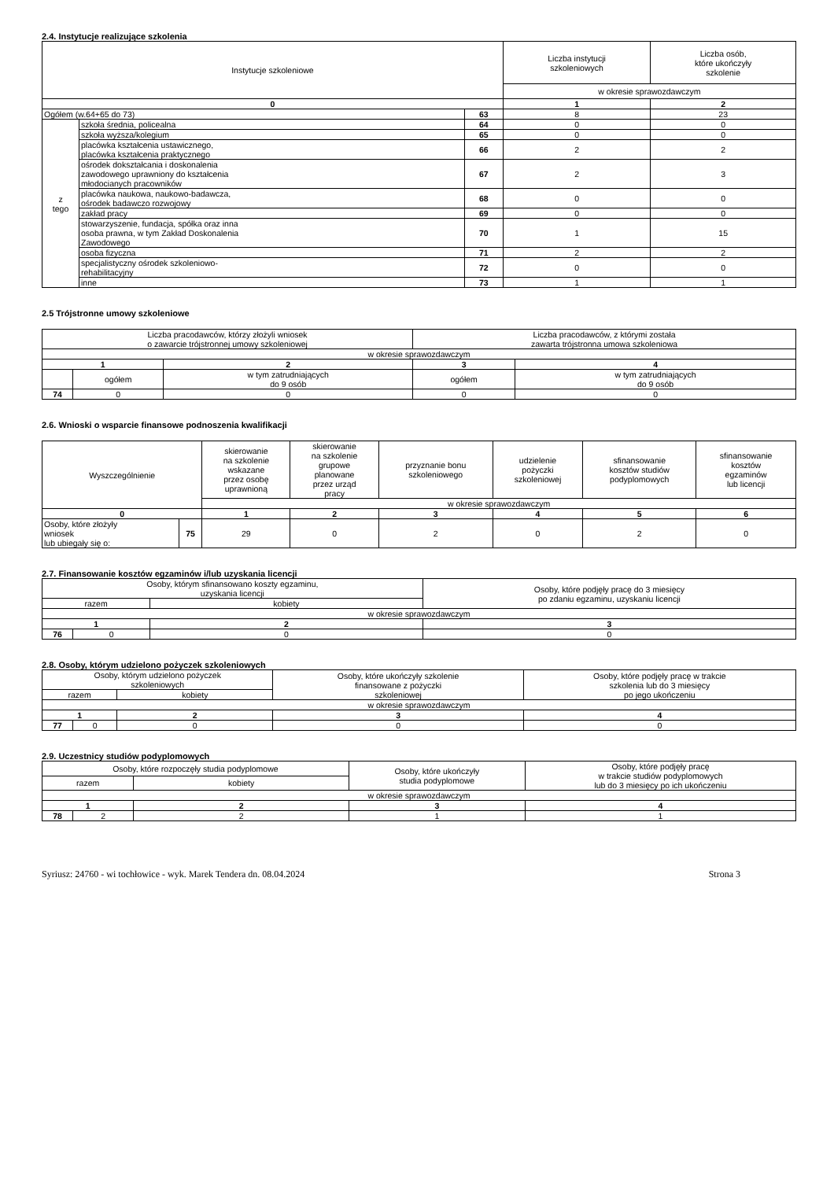2.4. Instytucje realizujące szkolenia
| Instytucje szkoleniowe | | | Liczba instytucji szkoleniowych | Liczba osób, które ukończyły szkolenie |
| --- | --- | --- | --- | --- |
| | | | w okresie sprawozdawczym | |
| 0 | | | 1 | 2 |
| Ogółem (w.64+65 do 73) | | 63 | 8 | 23 |
| z tego | szkoła średnia, policealna | 64 | 0 | 0 |
| | szkoła wyższa/kolegium | 65 | 0 | 0 |
| | placówka kształcenia ustawicznego, placówka kształcenia praktycznego | 66 | 2 | 2 |
| | ośrodek dokształcania i doskonalenia zawodowego uprawniony do kształcenia młodocianych pracowników | 67 | 2 | 3 |
| | placówka naukowa, naukowo-badawcza, ośrodek badawczo rozwojowy | 68 | 0 | 0 |
| | zakład pracy | 69 | 0 | 0 |
| | stowarzyszenie, fundacja, spółka oraz inna osoba prawna, w tym Zakład Doskonalenia Zawodowego | 70 | 1 | 15 |
| | osoba fizyczna | 71 | 2 | 2 |
| | specjalistyczny ośrodek szkoleniowo- rehabilitacyjny | 72 | 0 | 0 |
| | inne | 73 | 1 | 1 |
2.5 Trójstronne umowy szkoleniowe
| Liczba pracodawców, którzy złożyli wniosek o zawarcie trójstronnej umowy szkoleniowej | | | Liczba pracodawców, z którymi została zawarta trójstronna umowa szkoleniowa | |
| --- | --- | --- | --- | --- |
| w okresie sprawozdawczym | | | | |
| 1 | | 2 | 3 | 4 |
| | ogółem | w tym zatrudniających do 9 osób | ogółem | w tym zatrudniających do 9 osób |
| 74 | 0 | 0 | 0 | 0 |
2.6. Wnioski o wsparcie finansowe podnoszenia kwalifikacji
| Wyszczególnienie | | skierowanie na szkolenie wskazane przez osobę uprawnioną | skierowanie na szkolenie grupowe planowane przez urząd pracy | przyznanie bonu szkoleniowego | udzielenie pożyczki szkoleniowej | sfinansowanie kosztów studiów podyplomowych | sfinansowanie kosztów egzaminów lub licencji |
| --- | --- | --- | --- | --- | --- | --- | --- |
| | | w okresie sprawozdawczym | | | | | |
| 0 | | 1 | 2 | 3 | 4 | 5 | 6 |
| Osoby, które złożyły wniosek lub ubiegały się o: | 75 | 29 | 0 | 2 | 0 | 2 | 0 |
2.7. Finansowanie kosztów egzaminów i/lub uzyskania licencji
| Osoby, którym sfinansowano koszty egzaminu, uzyskania licencji | | | Osoby, które podjęły pracę do 3 miesięcy po zdaniu egzaminu, uzyskaniu licencji |
| --- | --- | --- | --- |
| razem | | kobiety | |
| w okresie sprawozdawczym | | | |
| 1 | | 2 | 3 |
| 76 | 0 | 0 | 0 |
2.8. Osoby, którym udzielono pożyczek szkoleniowych
| Osoby, którym udzielono pożyczek szkoleniowych | | | Osoby, które ukończyły szkolenie finansowane z pożyczki szkoleniowej | Osoby, które podjęły pracę w trakcie szkolenia lub do 3 miesięcy po jego ukończeniu |
| --- | --- | --- | --- | --- |
| razem | | kobiety | | |
| w okresie sprawozdawczym | | | | |
| 1 | | 2 | 3 | 4 |
| 77 | 0 | 0 | 0 | 0 |
2.9. Uczestnicy studiów podyplomowych
| Osoby, które rozpoczęły studia podyplomowe | | | Osoby, które ukończyły studia podyplomowe | Osoby, które podjęły pracę w trakcie studiów podyplomowych lub do 3 miesięcy po ich ukończeniu |
| --- | --- | --- | --- | --- |
| razem | | kobiety | | |
| w okresie sprawozdawczym | | | | |
| 1 | | 2 | 3 | 4 |
| 78 | 2 | 2 | 1 | 1 |
Syriusz: 24760 - wi tochłowice - wyk. Marek Tendera dn. 08.04.2024 Strona 3